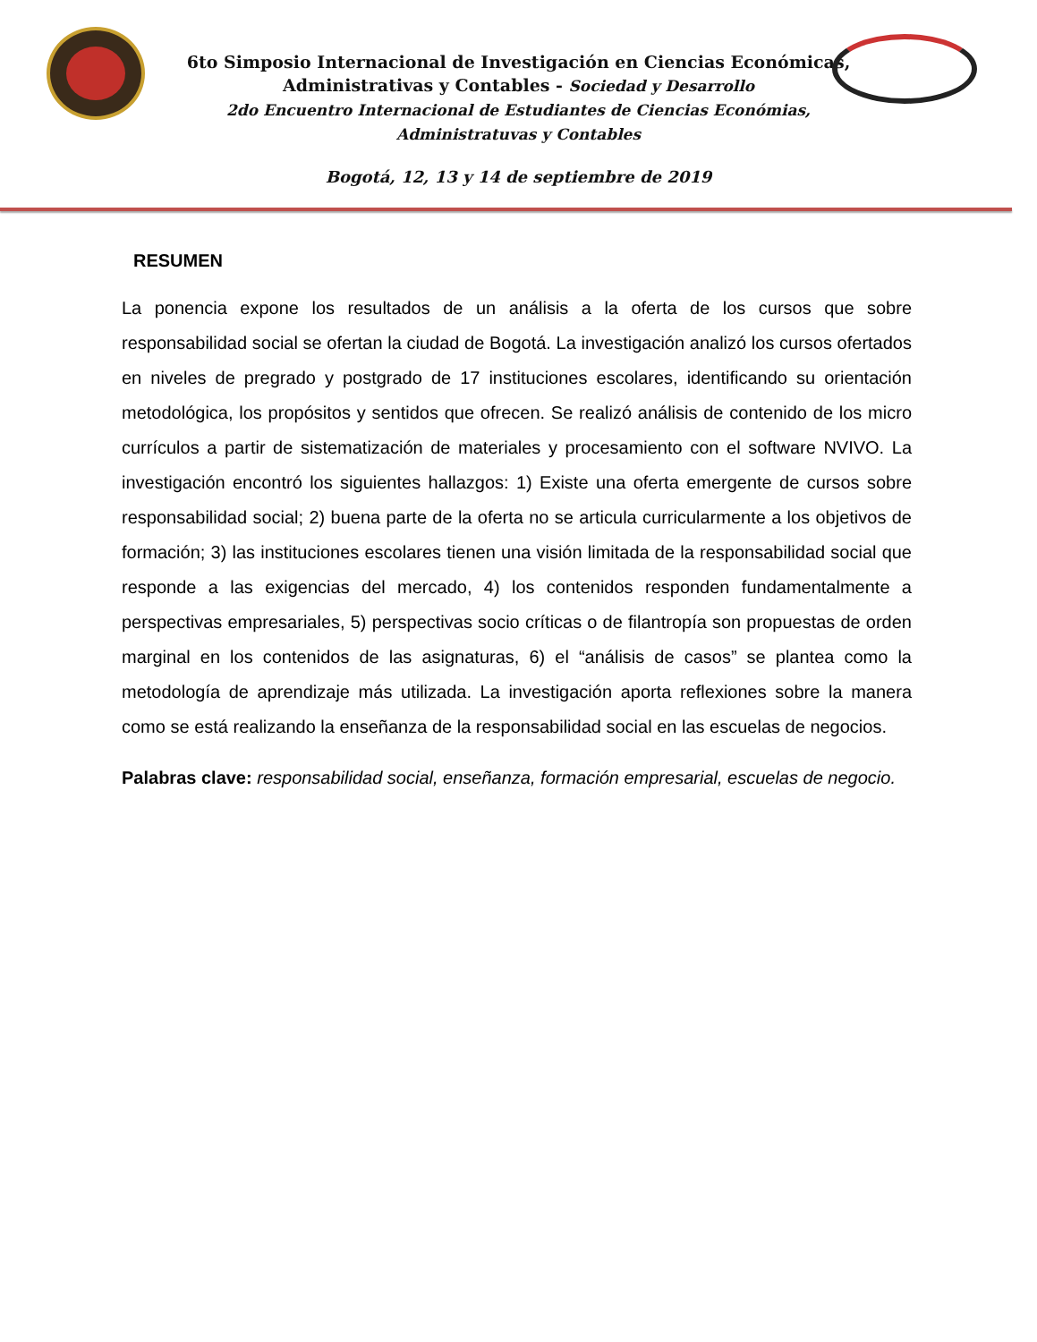6to Simposio Internacional de Investigación en Ciencias Económicas,
Administrativas y Contables - Sociedad y Desarrollo
2do Encuentro Internacional de Estudiantes de Ciencias Económias,
Administratuvas y Contables
Bogotá, 12, 13 y 14 de septiembre de 2019
RESUMEN
La ponencia expone los resultados de un análisis a la oferta de los cursos que sobre responsabilidad social se ofertan la ciudad de Bogotá. La investigación analizó los cursos ofertados en niveles de pregrado y postgrado de 17 instituciones escolares, identificando su orientación metodológica, los propósitos y sentidos que ofrecen. Se realizó análisis de contenido de los micro currículos a partir de sistematización de materiales y procesamiento con el software NVIVO. La investigación encontró los siguientes hallazgos: 1) Existe una oferta emergente de cursos sobre responsabilidad social; 2) buena parte de la oferta no se articula curricularmente a los objetivos de formación; 3) las instituciones escolares tienen una visión limitada de la responsabilidad social que responde a las exigencias del mercado, 4) los contenidos responden fundamentalmente a perspectivas empresariales, 5) perspectivas socio críticas o de filantropía son propuestas de orden marginal en los contenidos de las asignaturas, 6) el “análisis de casos” se plantea como la metodología de aprendizaje más utilizada. La investigación aporta reflexiones sobre la manera como se está realizando la enseñanza de la responsabilidad social en las escuelas de negocios.
Palabras clave: responsabilidad social, enseñanza, formación empresarial, escuelas de negocio.